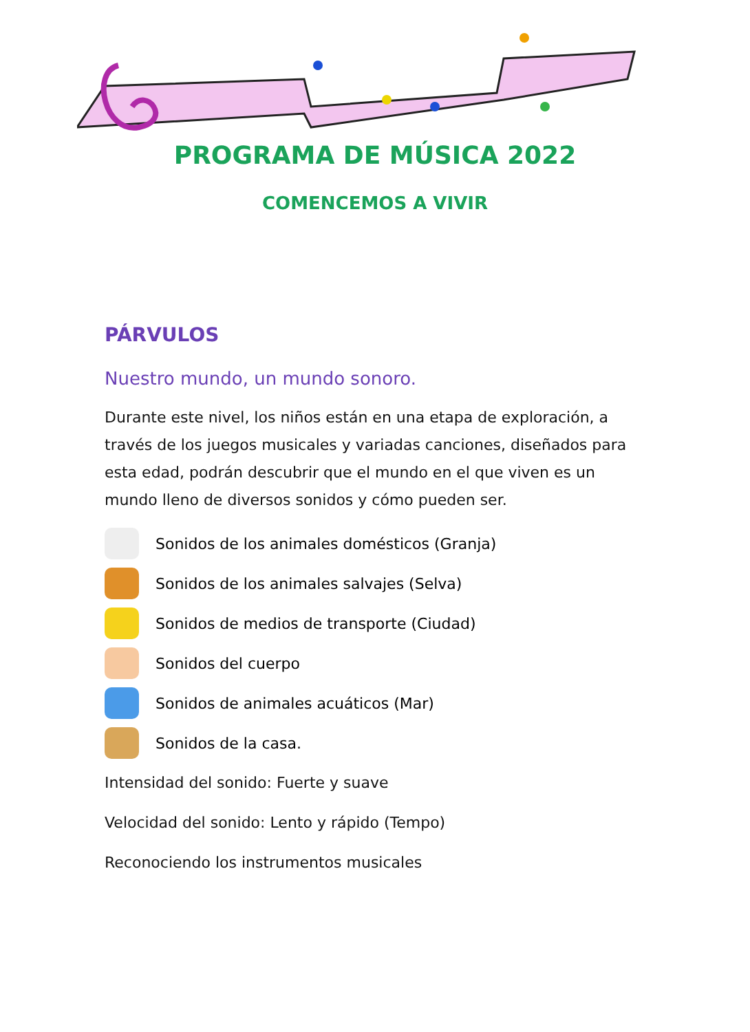PROGRAMA DE MÚSICA 2022
COMENCEMOS A VIVIR
PÁRVULOS
Nuestro mundo, un mundo sonoro.
Durante este nivel, los niños están en una etapa de exploración, a través de los juegos musicales y variadas canciones, diseñados para esta edad, podrán descubrir que el mundo en el que viven es un mundo lleno de diversos sonidos y cómo pueden ser.
Sonidos de los animales domésticos (Granja)
Sonidos de los animales salvajes (Selva)
Sonidos de medios de transporte (Ciudad)
Sonidos del cuerpo
Sonidos de animales acuáticos (Mar)
Sonidos de la casa.
Intensidad del sonido: Fuerte y suave
Velocidad del sonido: Lento y rápido (Tempo)
Reconociendo los instrumentos musicales